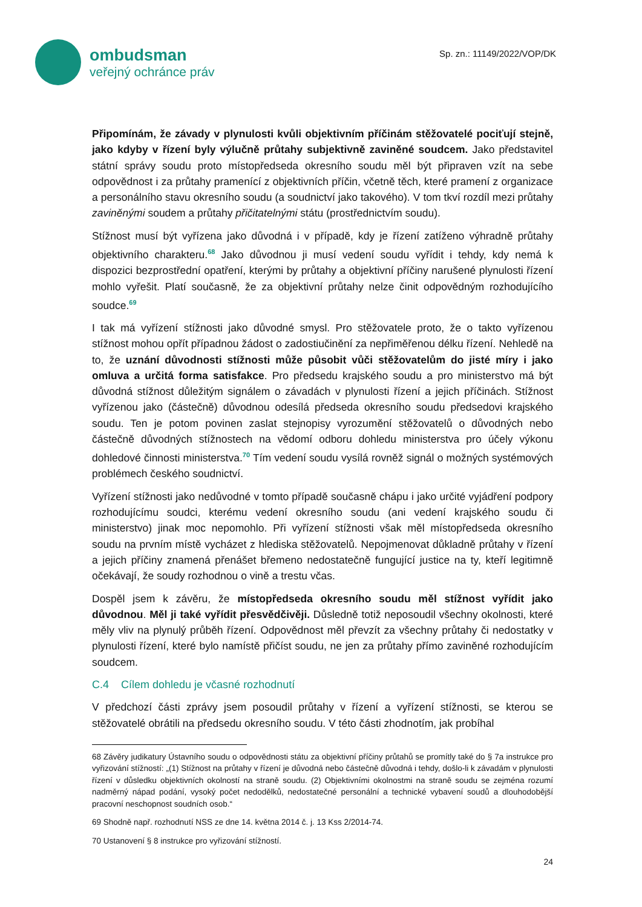ombudsman
veřejný ochránce práv
Sp. zn.: 11149/2022/VOP/DK
Připomínám, že závady v plynulosti kvůli objektivním příčinám stěžovatelé pociťují stejně, jako kdyby v řízení byly výlučně průtahy subjektivně zaviněné soudcem. Jako představitel státní správy soudu proto místopředseda okresního soudu měl být připraven vzít na sebe odpovědnost i za průtahy pramenící z objektivních příčin, včetně těch, které pramení z organizace a personálního stavu okresního soudu (a soudnictví jako takového). V tom tkví rozdíl mezi průtahy zaviněnými soudem a průtahy přičitatelnými státu (prostřednictvím soudu).
Stížnost musí být vyřízena jako důvodná i v případě, kdy je řízení zatíženo výhradně průtahy objektivního charakteru.<sup>68</sup> Jako důvodnou ji musí vedení soudu vyřídit i tehdy, kdy nemá k dispozici bezprostřední opatření, kterými by průtahy a objektivní příčiny narušené plynulosti řízení mohlo vyřešit. Platí současně, že za objektivní průtahy nelze činit odpovědným rozhodujícího soudce.<sup>69</sup>
I tak má vyřízení stížnosti jako důvodné smysl. Pro stěžovatele proto, že o takto vyřízenou stížnost mohou opřít případnou žádost o zadostiučinění za nepřiměřenou délku řízení. Nehledě na to, že uznání důvodnosti stížnosti může působit vůči stěžovatelům do jisté míry i jako omluva a určitá forma satisfakce. Pro předsedu krajského soudu a pro ministerstvo má být důvodná stížnost důležitým signálem o závadách v plynulosti řízení a jejich příčinách. Stížnost vyřízenou jako (částečně) důvodnou odesílá předseda okresního soudu předsedovi krajského soudu. Ten je potom povinen zaslat stejnopisy vyrozumění stěžovatelů o důvodných nebo částečně důvodných stížnostech na vědomí odboru dohledu ministerstva pro účely výkonu dohledové činnosti ministerstva.<sup>70</sup> Tím vedení soudu vysílá rovněž signál o možných systémových problémech českého soudnictví.
Vyřízení stížnosti jako nedůvodné v tomto případě současně chápu i jako určité vyjádření podpory rozhodujícímu soudci, kterému vedení okresního soudu (ani vedení krajského soudu či ministerstvo) jinak moc nepomohlo. Při vyřízení stížnosti však měl místopředseda okresního soudu na prvním místě vycházet z hlediska stěžovatelů. Nepojmenovat důkladně průtahy v řízení a jejich příčiny znamená přenášet břemeno nedostatečně fungující justice na ty, kteří legitimně očekávají, že soudy rozhodnou o vině a trestu včas.
Dospěl jsem k závěru, že místopředseda okresního soudu měl stížnost vyřídit jako důvodnou. Měl ji také vyřídit přesvědčivěji. Důsledně totiž neposoudil všechny okolnosti, které měly vliv na plynulý průběh řízení. Odpovědnost měl převzít za všechny průtahy či nedostatky v plynulosti řízení, které bylo namístě přičíst soudu, ne jen za průtahy přímo zaviněné rozhodujícím soudcem.
C.4 Cílem dohledu je včasné rozhodnutí
V předchozí části zprávy jsem posoudil průtahy v řízení a vyřízení stížnosti, se kterou se stěžovatelé obrátili na předsedu okresního soudu. V této části zhodnotím, jak probíhal
68 Závěry judikatury Ústavního soudu o odpovědnosti státu za objektivní příčiny průtahů se promítly také do § 7a instrukce pro vyřizování stížností: „(1) Stížnost na průtahy v řízení je důvodná nebo částečně důvodná i tehdy, došlo-li k závadám v plynulosti řízení v důsledku objektivních okolností na straně soudu. (2) Objektivními okolnostmi na straně soudu se zejména rozumí nadměrný nápad podání, vysoký počet nedodělků, nedostatečné personální a technické vybavení soudů a dlouhodobější pracovní neschopnost soudních osob.“
69 Shodně např. rozhodnutí NSS ze dne 14. května 2014 č. j. 13 Kss 2/2014-74.
70 Ustanovení § 8 instrukce pro vyřizování stížností.
24